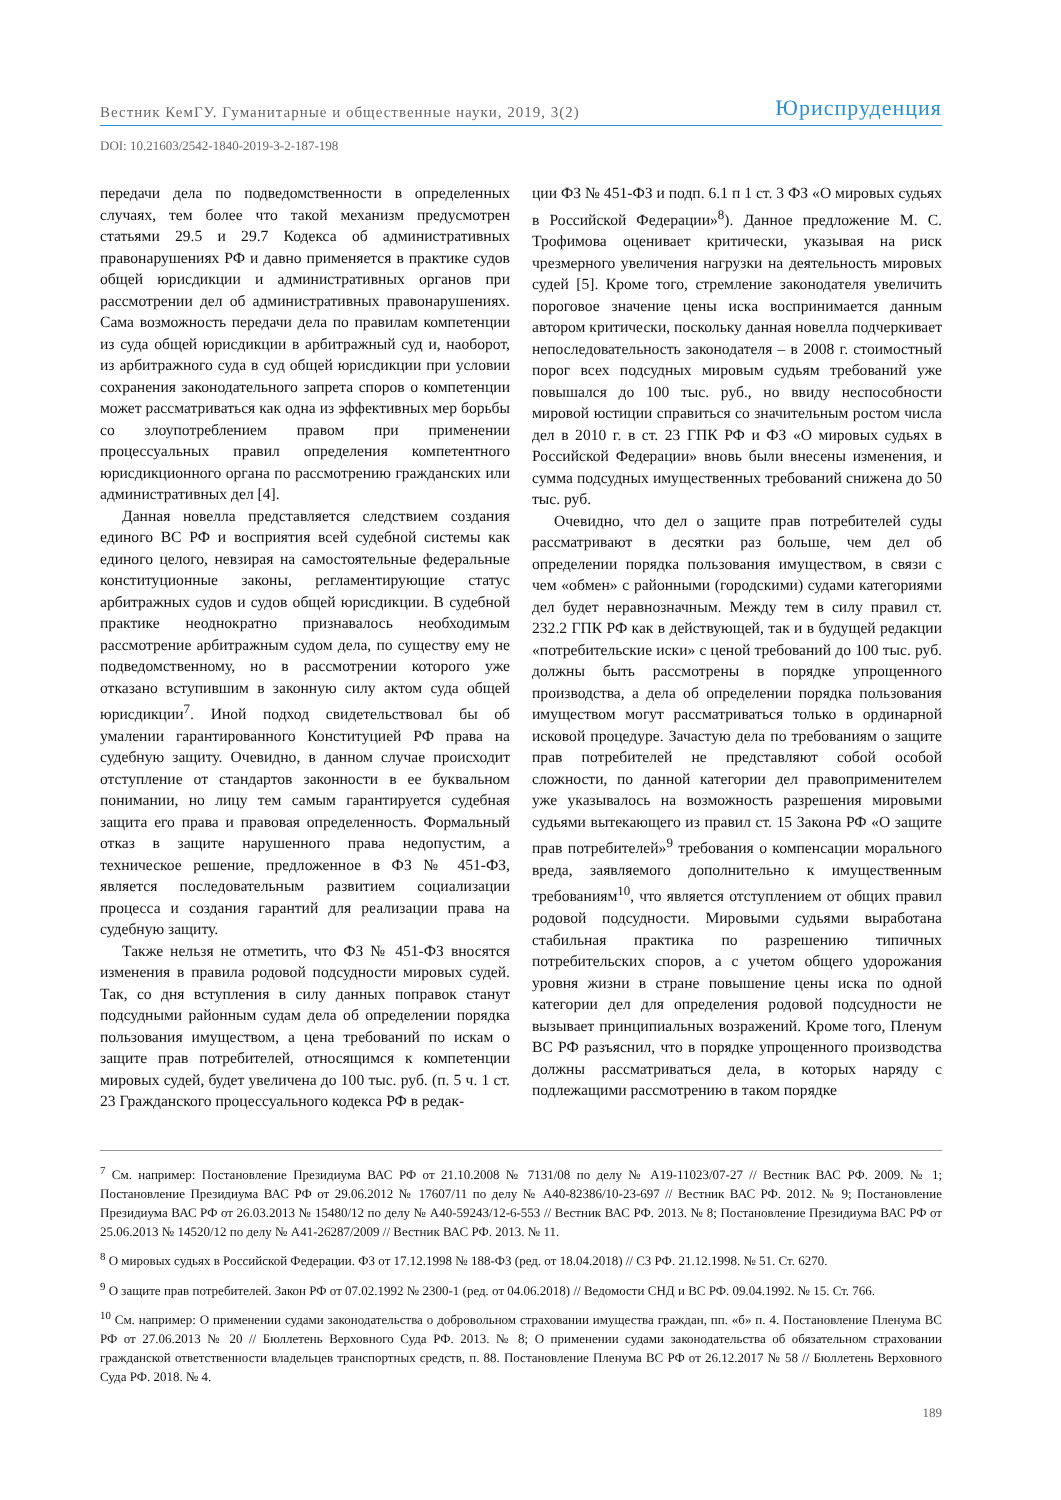Вестник КемГУ. Гуманитарные и общественные науки, 2019, 3(2) Юриспруденция
DOI: 10.21603/2542-1840-2019-3-2-187-198
передачи дела по подведомственности в определенных случаях, тем более что такой механизм предусмотрен статьями 29.5 и 29.7 Кодекса об административных правонарушениях РФ и давно применяется в практике судов общей юрисдикции и административных органов при рассмотрении дел об административных правонарушениях. Сама возможность передачи дела по правилам компетенции из суда общей юрисдикции в арбитражный суд и, наоборот, из арбитражного суда в суд общей юрисдикции при условии сохранения законодательного запрета споров о компетенции может рассматриваться как одна из эффективных мер борьбы со злоупотреблением правом при применении процессуальных правил определения компетентного юрисдикционного органа по рассмотрению гражданских или административных дел [4].
Данная новелла представляется следствием создания единого ВС РФ и восприятия всей судебной системы как единого целого, невзирая на самостоятельные федеральные конституционные законы, регламентирующие статус арбитражных судов и судов общей юрисдикции. В судебной практике неоднократно признавалось необходимым рассмотрение арбитражным судом дела, по существу ему не подведомственному, но в рассмотрении которого уже отказано вступившим в законную силу актом суда общей юрисдикции<sup>7</sup>. Иной подход свидетельствовал бы об умалении гарантированного Конституцией РФ права на судебную защиту. Очевидно, в данном случае происходит отступление от стандартов законности в ее буквальном понимании, но лицу тем самым гарантируется судебная защита его права и правовая определенность. Формальный отказ в защите нарушенного права недопустим, а техническое решение, предложенное в ФЗ № 451-ФЗ, является последовательным развитием социализации процесса и создания гарантий для реализации права на судебную защиту.
Также нельзя не отметить, что ФЗ № 451-ФЗ вносятся изменения в правила родовой подсудности мировых судей. Так, со дня вступления в силу данных поправок станут подсудными районным судам дела об определении порядка пользования имуществом, а цена требований по искам о защите прав потребителей, относящимся к компетенции мировых судей, будет увеличена до 100 тыс. руб. (п. 5 ч. 1 ст. 23 Гражданского процессуального кодекса РФ в редак-
ции ФЗ № 451-ФЗ и подп. 6.1 п 1 ст. 3 ФЗ «О мировых судьях в Российской Федерации»<sup>8</sup>). Данное предложение М. С. Трофимова оценивает критически, указывая на риск чрезмерного увеличения нагрузки на деятельность мировых судей [5]. Кроме того, стремление законодателя увеличить пороговое значение цены иска воспринимается данным автором критически, поскольку данная новелла подчеркивает непоследовательность законодателя – в 2008 г. стоимостный порог всех подсудных мировым судьям требований уже повышался до 100 тыс. руб., но ввиду неспособности мировой юстиции справиться со значительным ростом числа дел в 2010 г. в ст. 23 ГПК РФ и ФЗ «О мировых судьях в Российской Федерации» вновь были внесены изменения, и сумма подсудных имущественных требований снижена до 50 тыс. руб.
Очевидно, что дел о защите прав потребителей суды рассматривают в десятки раз больше, чем дел об определении порядка пользования имуществом, в связи с чем «обмен» с районными (городскими) судами категориями дел будет неравнозначным. Между тем в силу правил ст. 232.2 ГПК РФ как в действующей, так и в будущей редакции «потребительские иски» с ценой требований до 100 тыс. руб. должны быть рассмотрены в порядке упрощенного производства, а дела об определении порядка пользования имуществом могут рассматриваться только в ординарной исковой процедуре. Зачастую дела по требованиям о защите прав потребителей не представляют собой особой сложности, по данной категории дел правоприменителем уже указывалось на возможность разрешения мировыми судьями вытекающего из правил ст. 15 Закона РФ «О защите прав потребителей»<sup>9</sup> требования о компенсации морального вреда, заявляемого дополнительно к имущественным требованиям<sup>10</sup>, что является отступлением от общих правил родовой подсудности. Мировыми судьями выработана стабильная практика по разрешению типичных потребительских споров, а с учетом общего удорожания уровня жизни в стране повышение цены иска по одной категории дел для определения родовой подсудности не вызывает принципиальных возражений. Кроме того, Пленум ВС РФ разъяснил, что в порядке упрощенного производства должны рассматриваться дела, в которых наряду с подлежащими рассмотрению в таком порядке
<sup>7</sup> См. например: Постановление Президиума ВАС РФ от 21.10.2008 № 7131/08 по делу № А19-11023/07-27 // Вестник ВАС РФ. 2009. № 1; Постановление Президиума ВАС РФ от 29.06.2012 № 17607/11 по делу № А40-82386/10-23-697 // Вестник ВАС РФ. 2012. № 9; Постановление Президиума ВАС РФ от 26.03.2013 № 15480/12 по делу № А40-59243/12-6-553 // Вестник ВАС РФ. 2013. № 8; Постановление Президиума ВАС РФ от 25.06.2013 № 14520/12 по делу № А41-26287/2009 // Вестник ВАС РФ. 2013. № 11.
<sup>8</sup> О мировых судьях в Российской Федерации. ФЗ от 17.12.1998 № 188-ФЗ (ред. от 18.04.2018) // СЗ РФ. 21.12.1998. № 51. Ст. 6270.
<sup>9</sup> О защите прав потребителей. Закон РФ от 07.02.1992 № 2300-1 (ред. от 04.06.2018) // Ведомости СНД и ВС РФ. 09.04.1992. № 15. Ст. 766.
<sup>10</sup> См. например: О применении судами законодательства о добровольном страховании имущества граждан, пп. «б» п. 4. Постановление Пленума ВС РФ от 27.06.2013 № 20 // Бюллетень Верховного Суда РФ. 2013. № 8; О применении судами законодательства об обязательном страховании гражданской ответственности владельцев транспортных средств, п. 88. Постановление Пленума ВС РФ от 26.12.2017 № 58 // Бюллетень Верховного Суда РФ. 2018. № 4.
189